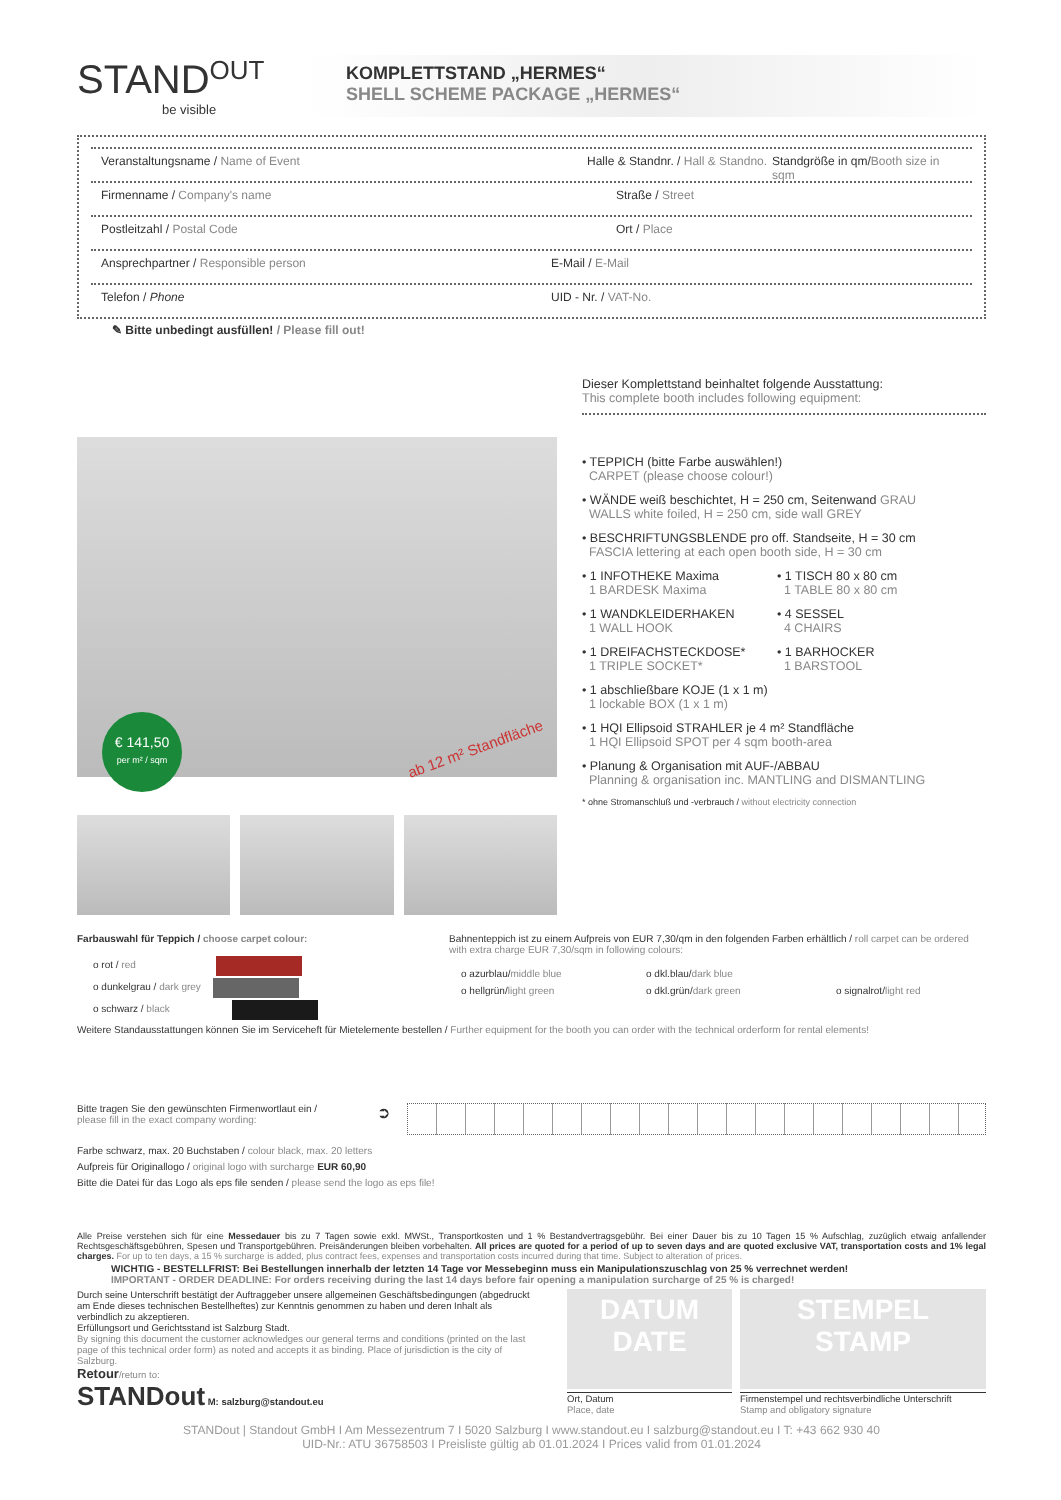STAND<sup>OUT</sup>
be visible
KOMPLETTSTAND „HERMES“
SHELL SCHEME PACKAGE „HERMES“
Veranstaltungsname / Name of Event Halle & Standnr. / Hall & Standno. Standgröße in qm/Booth size in sqm
Firmenname / Company's name Straße / Street
Postleitzahl / Postal Code Ort / Place
Ansprechpartner / Responsible person E-Mail / E-Mail
Telefon / Phone UID - Nr. / VAT-No.
✎ Bitte unbedingt ausfüllen! / Please fill out!
€ 141,50
per m² / sqm
ab 12 m² Standfläche
Dieser Komplettstand beinhaltet folgende Ausstattung:
This complete booth includes following equipment:
• TEPPICH (bitte Farbe auswählen!)
CARPET (please choose colour!)
• WÄNDE weiß beschichtet, H = 250 cm, Seitenwand GRAU
WALLS white foiled, H = 250 cm, side wall GREY
• BESCHRIFTUNGSBLENDE pro off. Standseite, H = 30 cm
FASCIA lettering at each open booth side, H = 30 cm
• 1 INFOTHEKE Maxima
1 BARDESK Maxima
• 1 WANDKLEIDERHAKEN
1 WALL HOOK
• 1 DREIFACHSTECKDOSE*
1 TRIPLE SOCKET*
• 1 TISCH 80 x 80 cm
1 TABLE 80 x 80 cm
• 4 SESSEL
4 CHAIRS
• 1 BARHOCKER
1 BARSTOOL
• 1 abschließbare KOJE (1 x 1 m)
1 lockable BOX (1 x 1 m)
• 1 HQI Ellipsoid STRAHLER je 4 m² Standfläche
1 HQI Ellipsoid SPOT per 4 sqm booth-area
• Planung & Organisation mit AUF-/ABBAU
Planning & organisation inc. MANTLING and DISMANTLING
* ohne Stromanschluß und -verbrauch / without electricity connection
Farbauswahl für Teppich / choose carpet colour:
o rot / red
o dunkelgrau / dark grey
o schwarz / black
Bahnenteppich ist zu einem Aufpreis von EUR 7,30/qm in den folgenden Farben erhältlich / roll carpet can be ordered with extra charge EUR 7,30/sqm in following colours:
o azurblau/middle blue o dkl.blau/dark blue o hellgrün/light green o dkl.grün/dark green o signalrot/light red
Weitere Standausstattungen können Sie im Serviceheft für Mietelemente bestellen / Further equipment for the booth you can order with the technical orderform for rental elements!
Bitte tragen Sie den gewünschten Firmenwortlaut ein /
please fill in the exact company wording:
➲
Farbe schwarz, max. 20 Buchstaben / colour black, max. 20 letters
Aufpreis für Originallogo / original logo with surcharge EUR 60,90
Bitte die Datei für das Logo als eps file senden / please send the logo as eps file!
Alle Preise verstehen sich für eine Messedauer bis zu 7 Tagen sowie exkl. MWSt., Transportkosten und 1 % Bestandvertragsgebühr. Bei einer Dauer bis zu 10 Tagen 15 % Aufschlag, zuzüglich etwaig anfallender Rechtsgeschäftsgebühren, Spesen und Transportgebühren. Preisänderungen bleiben vorbehalten. All prices are quoted for a period of up to seven days and are quoted exclusive VAT, transportation costs and 1% legal charges. For up to ten days, a 15 % surcharge is added, plus contract fees, expenses and transportation costs incurred during that time. Subject to alteration of prices.
WICHTIG - BESTELLFRIST: Bei Bestellungen innerhalb der letzten 14 Tage vor Messebeginn muss ein Manipulationszuschlag von 25 % verrechnet werden!
IMPORTANT - ORDER DEADLINE: For orders receiving during the last 14 days before fair opening a manipulation surcharge of 25 % is charged!
Durch seine Unterschrift bestätigt der Auftraggeber unsere allgemeinen Geschäftsbedingungen (abgedruckt am Ende dieses technischen Bestellheftes) zur Kenntnis genommen zu haben und deren Inhalt als verbindlich zu akzeptieren.
Erfüllungsort und Gerichtsstand ist Salzburg Stadt.
By signing this document the customer acknowledges our general terms and conditions (printed on the last page of this technical order form) as noted and accepts it as binding. Place of jurisdiction is the city of Salzburg.
Retour/return to:
STANDout M: salzburg@standout.eu
DATUM
DATE
Ort, Datum
Place, date
STEMPEL
STAMP
Firmenstempel und rechtsverbindliche Unterschrift
Stamp and obligatory signature
STANDout | Standout GmbH I Am Messezentrum 7 I 5020 Salzburg I www.standout.eu I salzburg@standout.eu I T: +43 662 930 40
UID-Nr.: ATU 36758503 I Preisliste gültig ab 01.01.2024 I Prices valid from 01.01.2024